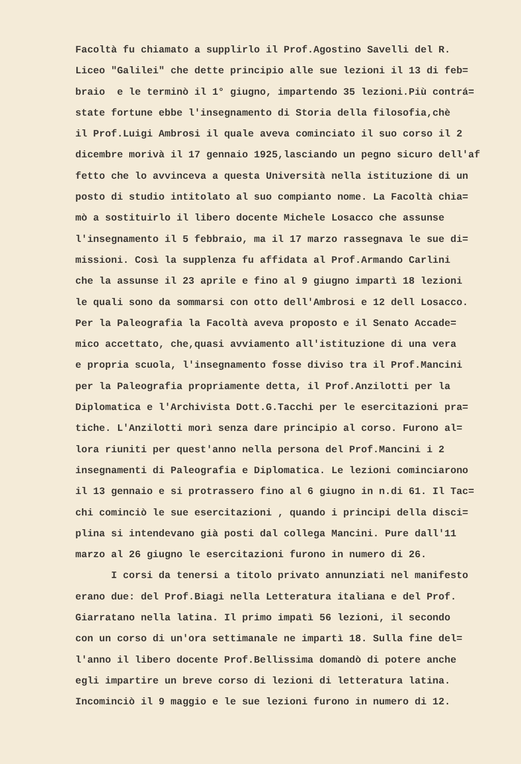Facoltà fu chiamato a supplirlo il Prof.Agostino Savelli del R. Liceo "Galilei" che dette principio alle sue lezioni il 13 di feb= braio e le terminò il 1° giugno, impartendo 35 lezioni.Più contrá= state fortune ebbe l'insegnamento di Storia della filosofia,chè il Prof.Luigi Ambrosi il quale aveva cominciato il suo corso il 2 dicembre morivà il 17 gennaio 1925,lasciando un pegno sicuro dell'af fetto che lo avvinceva a questa Università nella istituzione di un posto di studio intitolato al suo compianto nome. La Facoltà chia= mò a sostituirlo il libero docente Michele Losacco che assunse l'insegnamento il 5 febbraio, ma il 17 marzo rassegnava le sue di= missioni. Così la supplenza fu affidata al Prof.Armando Carlini che la assunse il 23 aprile e fino al 9 giugno impartì 18 lezioni le quali sono da sommarsi con otto dell'Ambrosi e 12 dell Losacco. Per la Paleografia la Facoltà aveva proposto e il Senato Accade= mico accettato, che,quasi avviamento all'istituzione di una vera e propria scuola, l'insegnamento fosse diviso tra il Prof.Mancini per la Paleografia propriamente detta, il Prof.Anzilotti per la Diplomatica e l'Archivista Dott.G.Tacchi per le esercitazioni pra= tiche. L'Anzilotti morì senza dare principio al corso. Furono al= lora riuniti per quest'anno nella persona del Prof.Mancini i 2 insegnamenti di Paleografia e Diplomatica. Le lezioni cominciarono il 13 gennaio e si protrassero fino al 6 giugno in n.di 61. Il Tac= chi cominciò le sue esercitazioni , quando i principi della disci= plina si intendevano già posti dal collega Mancini. Pure dall'11 marzo al 26 giugno le esercitazioni furono in numero di 26.
I corsi da tenersi a titolo privato annunziati nel manifesto erano due: del Prof.Biagi nella Letteratura italiana e del Prof. Giarratano nella latina. Il primo impatì 56 lezioni, il secondo con un corso di un'ora settimanale ne impartì 18. Sulla fine del= l'anno il libero docente Prof.Bellissima domandò di potere anche egli impartire un breve corso di lezioni di letteratura latina. Incominciò il 9 maggio e le sue lezioni furono in numero di 12.